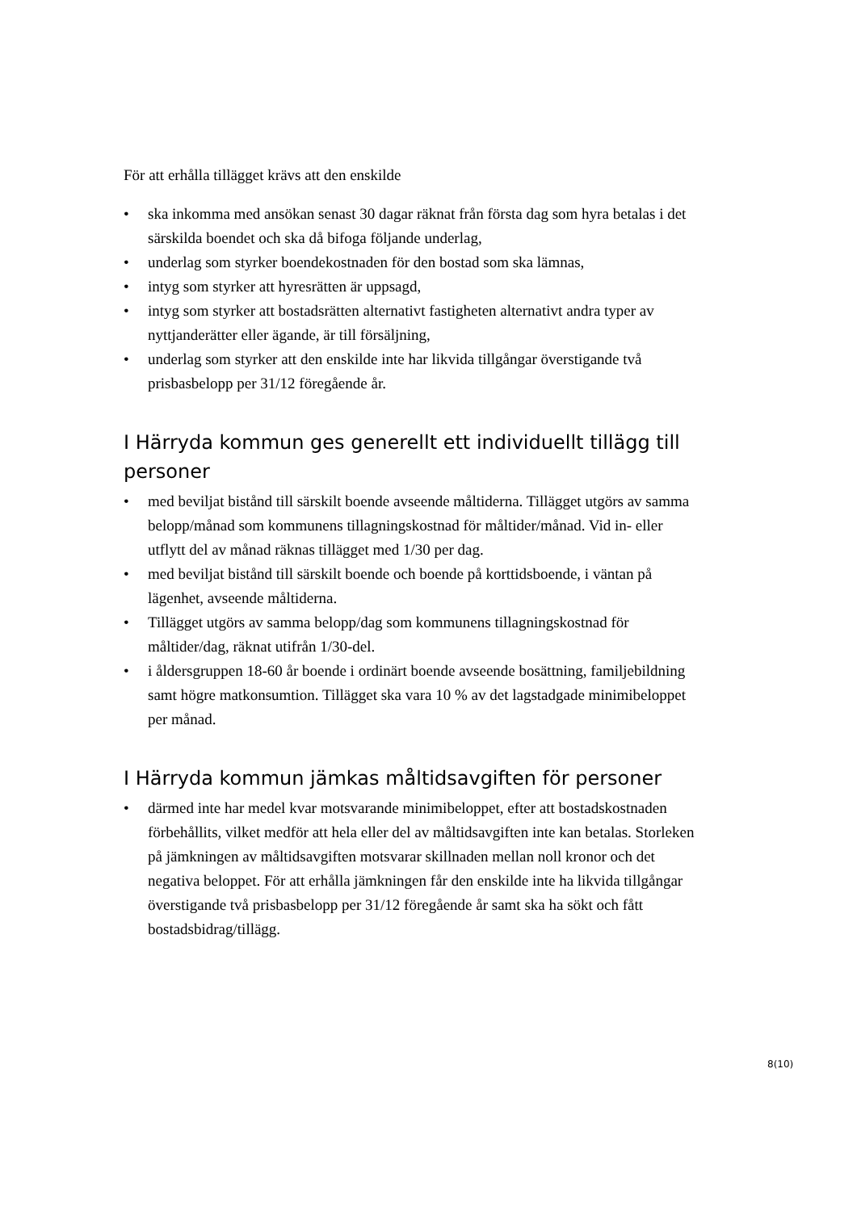För att erhålla tillägget krävs att den enskilde
• ska inkomma med ansökan senast 30 dagar räknat från första dag som hyra betalas i det särskilda boendet och ska då bifoga följande underlag,
• underlag som styrker boendekostnaden för den bostad som ska lämnas,
• intyg som styrker att hyresrätten är uppsagd,
• intyg som styrker att bostadsrätten alternativt fastigheten alternativt andra typer av nyttjanderätter eller ägande, är till försäljning,
• underlag som styrker att den enskilde inte har likvida tillgångar överstigande två prisbasbelopp per 31/12 föregående år.
I Härryda kommun ges generellt ett individuellt tillägg till personer
• med beviljat bistånd till särskilt boende avseende måltiderna. Tillägget utgörs av samma belopp/månad som kommunens tillagningskostnad för måltider/månad. Vid in- eller utflytt del av månad räknas tillägget med 1/30 per dag.
• med beviljat bistånd till särskilt boende och boende på korttidsboende, i väntan på lägenhet, avseende måltiderna.
• Tillägget utgörs av samma belopp/dag som kommunens tillagningskostnad för måltider/dag, räknat utifrån 1/30-del.
• i åldersgruppen 18-60 år boende i ordinärt boende avseende bosättning, familjebildning samt högre matkonsumtion. Tillägget ska vara 10 % av det lagstadgade minimibeloppet per månad.
I Härryda kommun jämkas måltidsavgiften för personer
• därmed inte har medel kvar motsvarande minimibeloppet, efter att bostadskostnaden förbehållits, vilket medför att hela eller del av måltidsavgiften inte kan betalas. Storleken på jämkningen av måltidsavgiften motsvarar skillnaden mellan noll kronor och det negativa beloppet. För att erhålla jämkningen får den enskilde inte ha likvida tillgångar överstigande två prisbasbelopp per 31/12 föregående år samt ska ha sökt och fått bostadsbidrag/tillägg.
8(10)